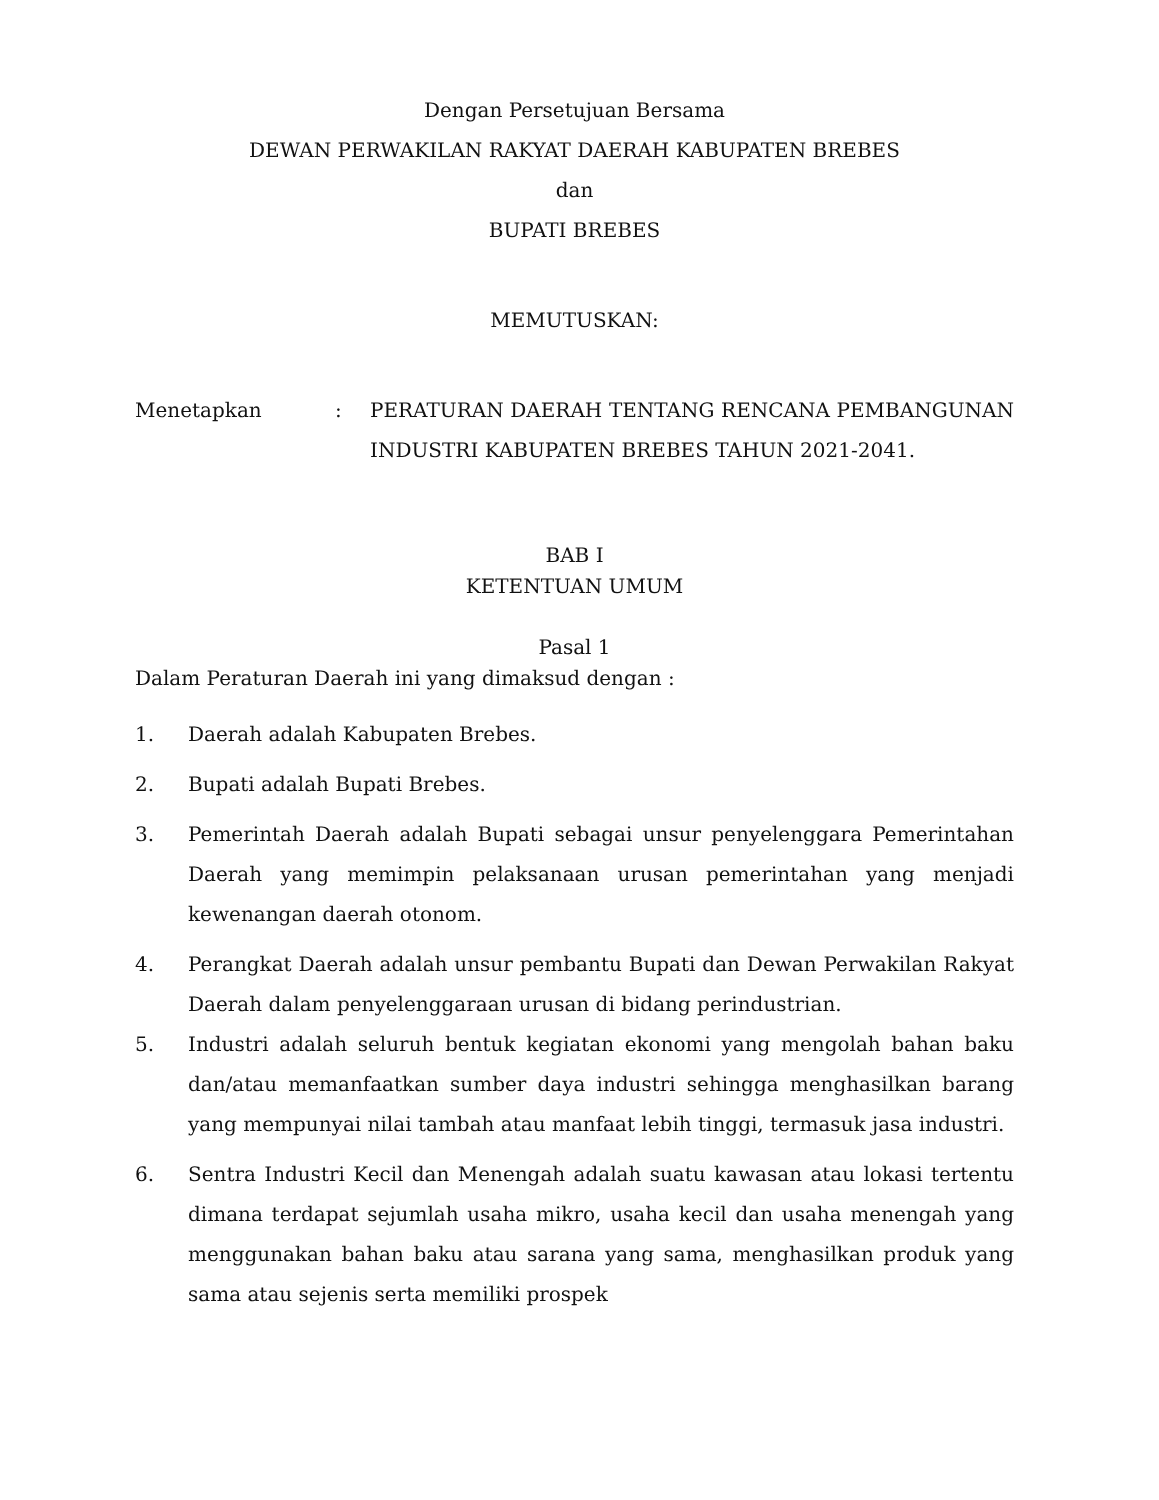Dengan Persetujuan Bersama
DEWAN PERWAKILAN RAKYAT DAERAH KABUPATEN BREBES
dan
BUPATI BREBES
MEMUTUSKAN:
Menetapkan : PERATURAN DAERAH TENTANG RENCANA PEMBANGUNAN INDUSTRI KABUPATEN BREBES TAHUN 2021-2041.
BAB I
KETENTUAN UMUM
Pasal 1
Dalam Peraturan Daerah ini yang dimaksud dengan :
1. Daerah adalah Kabupaten Brebes.
2. Bupati adalah Bupati Brebes.
3. Pemerintah Daerah adalah Bupati sebagai unsur penyelenggara Pemerintahan Daerah yang memimpin pelaksanaan urusan pemerintahan yang menjadi kewenangan daerah otonom.
4. Perangkat Daerah adalah unsur pembantu Bupati dan Dewan Perwakilan Rakyat Daerah dalam penyelenggaraan urusan di bidang perindustrian.
5. Industri adalah seluruh bentuk kegiatan ekonomi yang mengolah bahan baku dan/atau memanfaatkan sumber daya industri sehingga menghasilkan barang yang mempunyai nilai tambah atau manfaat lebih tinggi, termasuk jasa industri.
6. Sentra Industri Kecil dan Menengah adalah suatu kawasan atau lokasi tertentu dimana terdapat sejumlah usaha mikro, usaha kecil dan usaha menengah yang menggunakan bahan baku atau sarana yang sama, menghasilkan produk yang sama atau sejenis serta memiliki prospek